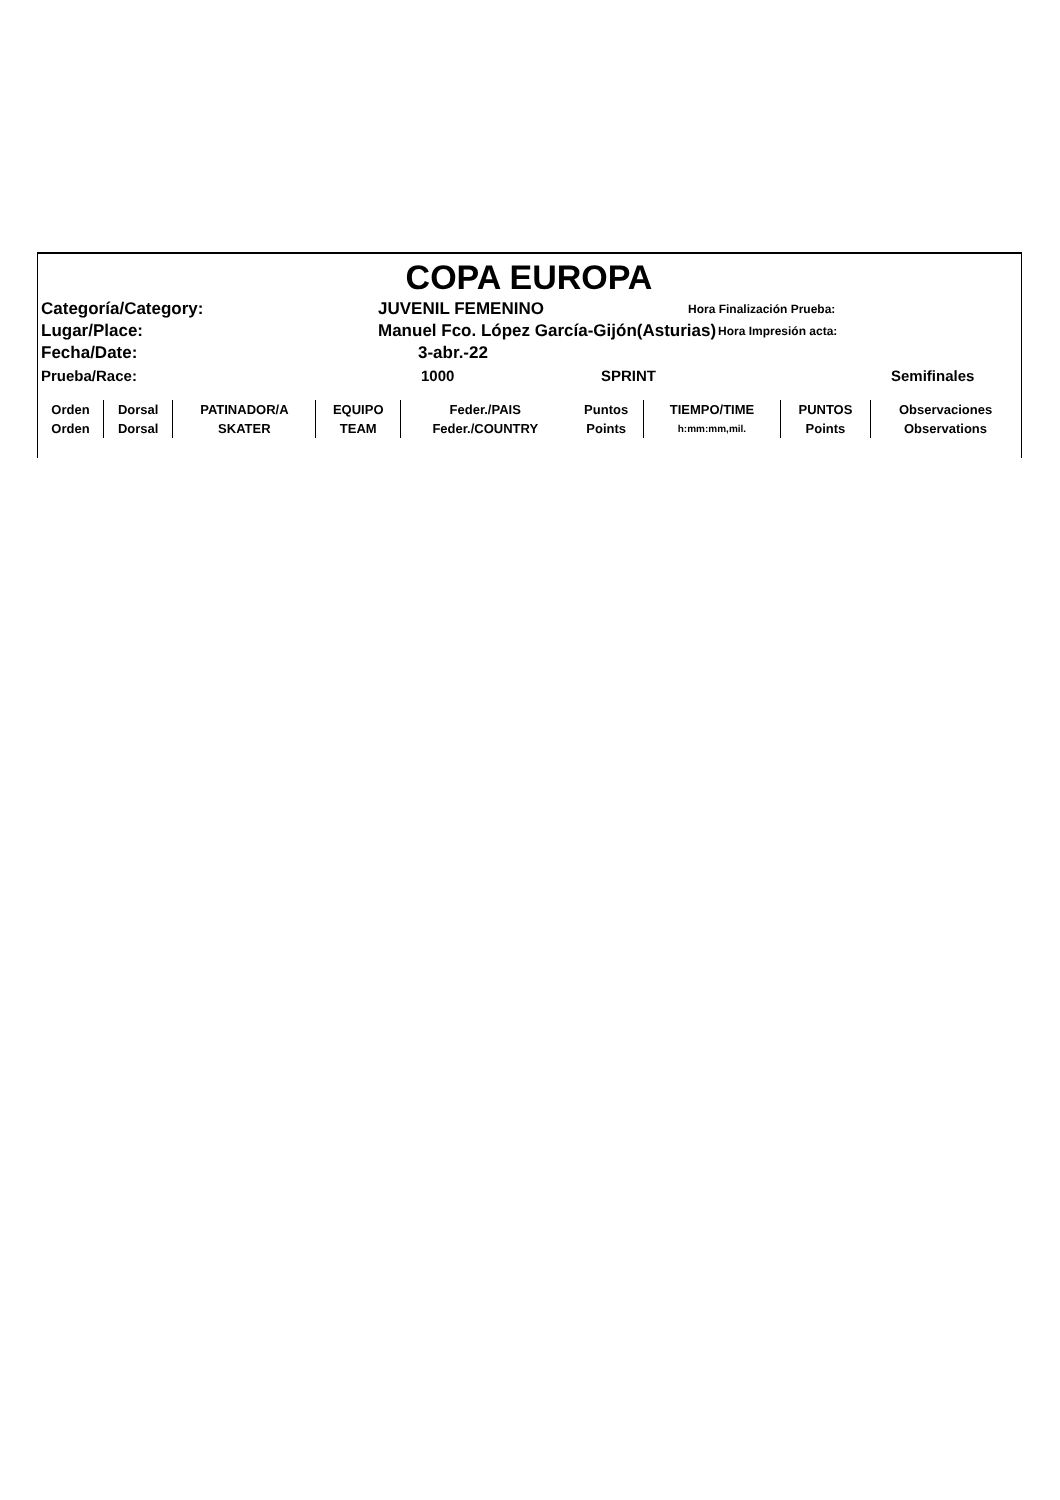COPA EUROPA
Categoría/Category: JUVENIL FEMENINO Hora Finalización Prueba:
Lugar/Place: Manuel Fco. López García-Gijón(Asturias) Hora Impresión acta:
Fecha/Date: 3-abr.-22
Prueba/Race: 1000 SPRINT Semifinales
| Orden | Dorsal | PATINADOR/A | EQUIPO | Feder./PAIS | Puntos | TIEMPO/TIME | PUNTOS | Observaciones |
| Orden | Dorsal | SKATER | TEAM | Feder./COUNTRY | Points | h:mm:mm,mil. | Points | Observations |